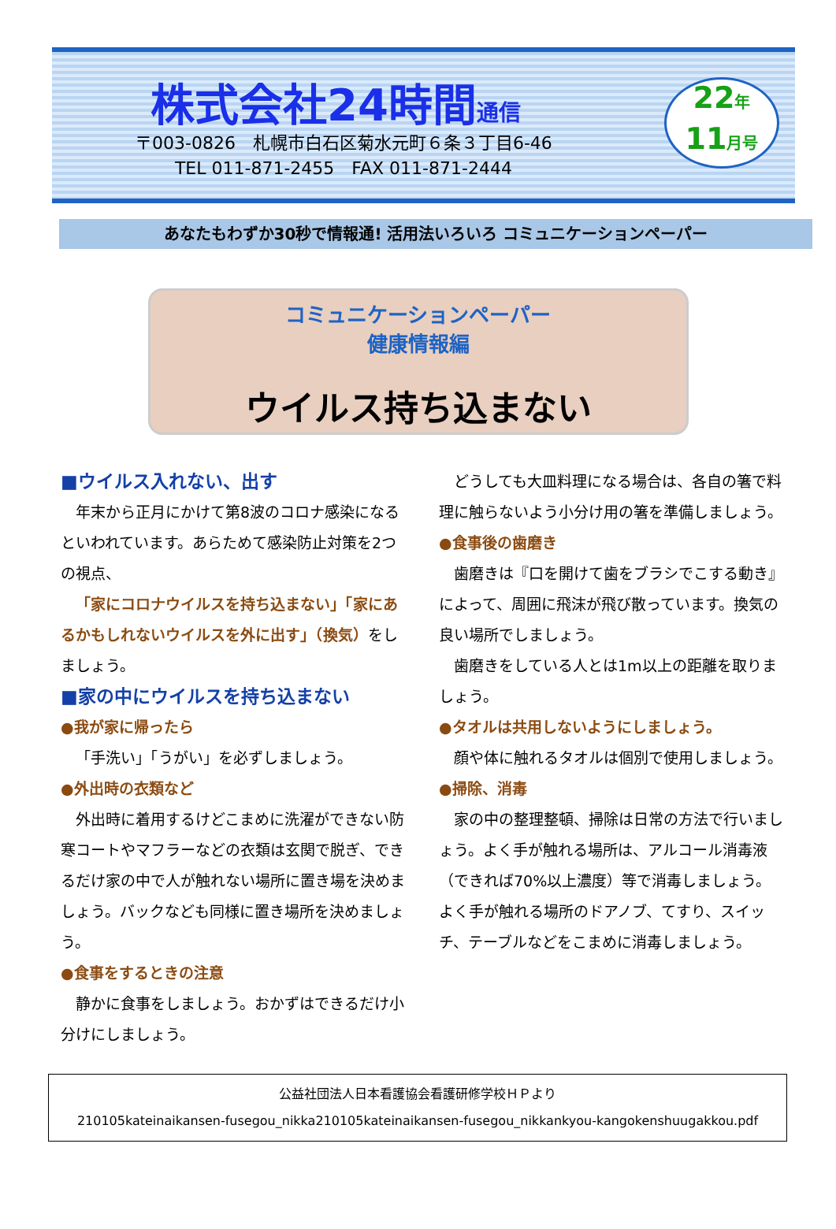株式会社24時間通信
〒003-0826　札幌市白石区菊水元町６条３丁目6-46
TEL 011-871-2455　FAX 011-871-2444
22年
11月号
あなたもわずか30秒で情報通! 活用法いろいろ コミュニケーションペーパー
コミュニケーションペーパー
健康情報編
ウイルス持ち込まない
■ウイルス入れない、出す
年末から正月にかけて第8波のコロナ感染になるといわれています。あらためて感染防止対策を2つの視点、
「家にコロナウイルスを持ち込まない」「家にあるかもしれないウイルスを外に出す」（換気）をしましょう。
■家の中にウイルスを持ち込まない
●我が家に帰ったら
「手洗い」「うがい」を必ずしましょう。
●外出時の衣類など
外出時に着用するけどこまめに洗濯ができない防寒コートやマフラーなどの衣類は玄関で脱ぎ、できるだけ家の中で人が触れない場所に置き場を決めましょう。バックなども同様に置き場所を決めましょう。
●食事をするときの注意
静かに食事をしましょう。おかずはできるだけ小分けにしましょう。
どうしても大皿料理になる場合は、各自の箸で料理に触らないよう小分け用の箸を準備しましょう。
●食事後の歯磨き
歯磨きは『口を開けて歯をブラシでこする動き』によって、周囲に飛沫が飛び散っています。換気の良い場所でしましょう。
歯磨きをしている人とは1m以上の距離を取りましょう。
●タオルは共用しないようにしましょう。
顔や体に触れるタオルは個別で使用しましょう。
●掃除、消毒
家の中の整理整頓、掃除は日常の方法で行いましょう。よく手が触れる場所は、アルコール消毒液（できれば70%以上濃度）等で消毒しましょう。よく手が触れる場所のドアノブ、てすり、スイッチ、テーブルなどをこまめに消毒しましょう。
公益社団法人日本看護協会看護研修学校ＨＰより
210105kateinaikansen-fusegou_nikka210105kateinaikansen-fusegou_nikkankyou-kangokenshuugakkou.pdf